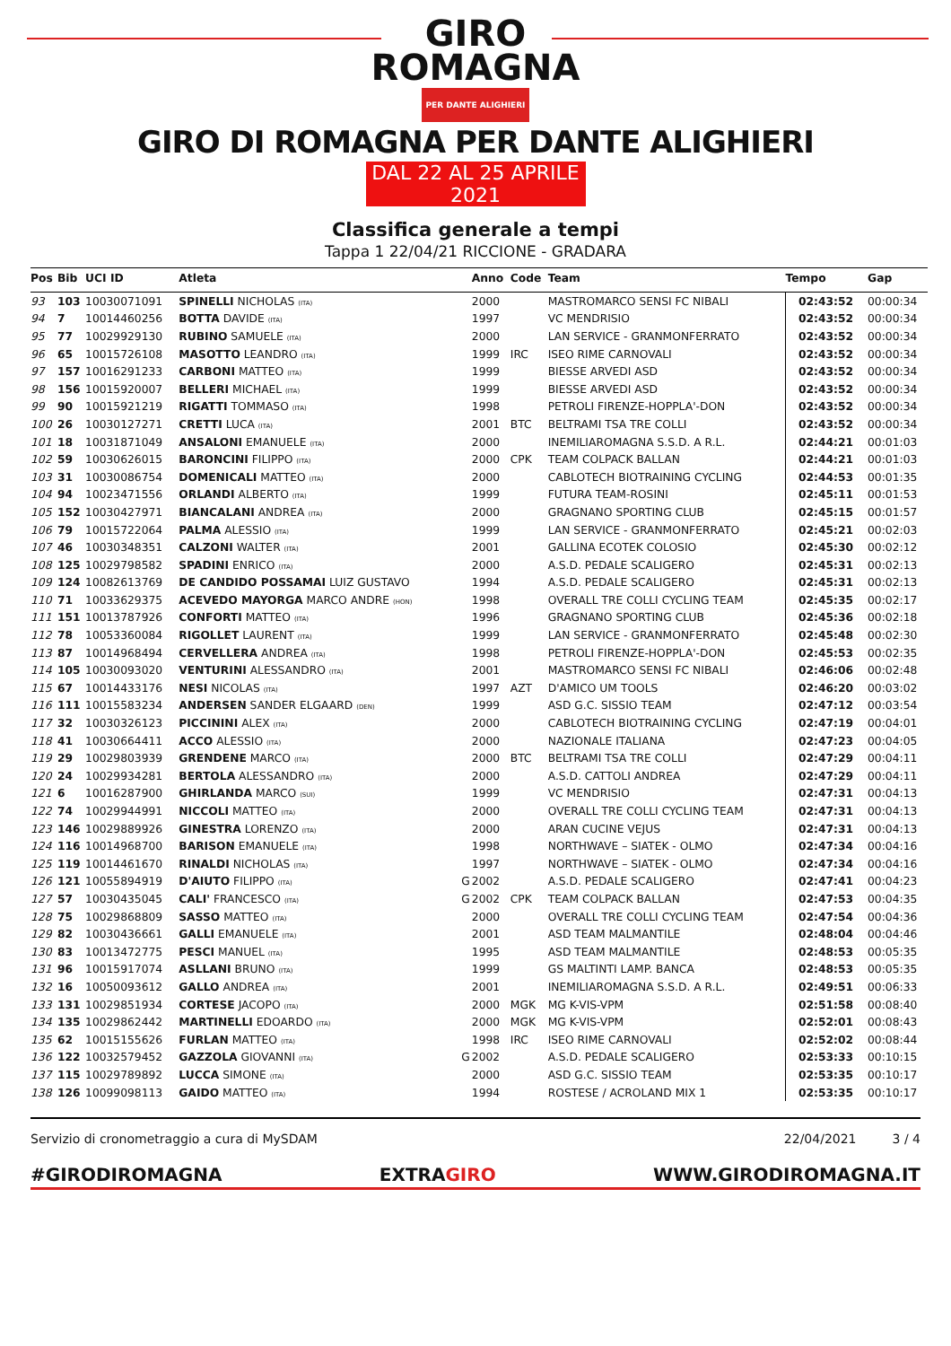GIRO
ROMAGNA
PER DANTE ALIGHIERI
GIRO DI ROMAGNA PER DANTE ALIGHIERI
DAL 22 AL 25 APRILE 2021
Classifica generale a tempi
Tappa 1 22/04/21 RICCIONE - GRADARA
| Pos | Bib | UCI ID | Atleta | | Anno | Code | Team | Tempo | Gap |
| --- | --- | --- | --- | --- | --- | --- | --- | --- | --- |
| 93 | 103 | 10030071091 | SPINELLI NICHOLAS (ITA) | | 2000 | | MASTROMARCO SENSI FC NIBALI | 02:43:52 | 00:00:34 |
| 94 | 7 | 10014460256 | BOTTA DAVIDE (ITA) | | 1997 | | VC MENDRISIO | 02:43:52 | 00:00:34 |
| 95 | 77 | 10029929130 | RUBINO SAMUELE (ITA) | | 2000 | | LAN SERVICE - GRANMONFERRATO | 02:43:52 | 00:00:34 |
| 96 | 65 | 10015726108 | MASOTTO LEANDRO (ITA) | | 1999 | IRC | ISEO RIME CARNOVALI | 02:43:52 | 00:00:34 |
| 97 | 157 | 10016291233 | CARBONI MATTEO (ITA) | | 1999 | | BIESSE ARVEDI ASD | 02:43:52 | 00:00:34 |
| 98 | 156 | 10015920007 | BELLERI MICHAEL (ITA) | | 1999 | | BIESSE ARVEDI ASD | 02:43:52 | 00:00:34 |
| 99 | 90 | 10015921219 | RIGATTI TOMMASO (ITA) | | 1998 | | PETROLI FIRENZE-HOPPLA'-DON | 02:43:52 | 00:00:34 |
| 100 | 26 | 10030127271 | CRETTI LUCA (ITA) | | 2001 | BTC | BELTRAMI TSA TRE COLLI | 02:43:52 | 00:00:34 |
| 101 | 18 | 10031871049 | ANSALONI EMANUELE (ITA) | | 2000 | | INEMILIAROMAGNA S.S.D. A R.L. | 02:44:21 | 00:01:03 |
| 102 | 59 | 10030626015 | BARONCINI FILIPPO (ITA) | | 2000 | CPK | TEAM COLPACK BALLAN | 02:44:21 | 00:01:03 |
| 103 | 31 | 10030086754 | DOMENICALI MATTEO (ITA) | | 2000 | | CABLOTECH BIOTRAINING CYCLING | 02:44:53 | 00:01:35 |
| 104 | 94 | 10023471556 | ORLANDI ALBERTO (ITA) | | 1999 | | FUTURA TEAM-ROSINI | 02:45:11 | 00:01:53 |
| 105 | 152 | 10030427971 | BIANCALANI ANDREA (ITA) | | 2000 | | GRAGNANO SPORTING CLUB | 02:45:15 | 00:01:57 |
| 106 | 79 | 10015722064 | PALMA ALESSIO (ITA) | | 1999 | | LAN SERVICE - GRANMONFERRATO | 02:45:21 | 00:02:03 |
| 107 | 46 | 10030348351 | CALZONI WALTER (ITA) | | 2001 | | GALLINA ECOTEK COLOSIO | 02:45:30 | 00:02:12 |
| 108 | 125 | 10029798582 | SPADINI ENRICO (ITA) | | 2000 | | A.S.D. PEDALE SCALIGERO | 02:45:31 | 00:02:13 |
| 109 | 124 | 10082613769 | DE CANDIDO POSSAMAI LUIZ GUSTAVO | | 1994 | | A.S.D. PEDALE SCALIGERO | 02:45:31 | 00:02:13 |
| 110 | 71 | 10033629375 | ACEVEDO MAYORGA MARCO ANDRE (HON) | | 1998 | | OVERALL TRE COLLI CYCLING TEAM | 02:45:35 | 00:02:17 |
| 111 | 151 | 10013787926 | CONFORTI MATTEO (ITA) | | 1996 | | GRAGNANO SPORTING CLUB | 02:45:36 | 00:02:18 |
| 112 | 78 | 10053360084 | RIGOLLET LAURENT (ITA) | | 1999 | | LAN SERVICE - GRANMONFERRATO | 02:45:48 | 00:02:30 |
| 113 | 87 | 10014968494 | CERVELLERA ANDREA (ITA) | | 1998 | | PETROLI FIRENZE-HOPPLA'-DON | 02:45:53 | 00:02:35 |
| 114 | 105 | 10030093020 | VENTURINI ALESSANDRO (ITA) | | 2001 | | MASTROMARCO SENSI FC NIBALI | 02:46:06 | 00:02:48 |
| 115 | 67 | 10014433176 | NESI NICOLAS (ITA) | | 1997 | AZT | D'AMICO UM TOOLS | 02:46:20 | 00:03:02 |
| 116 | 111 | 10015583234 | ANDERSEN SANDER ELGAARD (DEN) | | 1999 | | ASD G.C. SISSIO TEAM | 02:47:12 | 00:03:54 |
| 117 | 32 | 10030326123 | PICCININI ALEX (ITA) | | 2000 | | CABLOTECH BIOTRAINING CYCLING | 02:47:19 | 00:04:01 |
| 118 | 41 | 10030664411 | ACCO ALESSIO (ITA) | | 2000 | | NAZIONALE ITALIANA | 02:47:23 | 00:04:05 |
| 119 | 29 | 10029803939 | GRENDENE MARCO (ITA) | | 2000 | BTC | BELTRAMI TSA TRE COLLI | 02:47:29 | 00:04:11 |
| 120 | 24 | 10029934281 | BERTOLA ALESSANDRO (ITA) | | 2000 | | A.S.D. CATTOLI ANDREA | 02:47:29 | 00:04:11 |
| 121 | 6 | 10016287900 | GHIRLANDA MARCO (SUI) | | 1999 | | VC MENDRISIO | 02:47:31 | 00:04:13 |
| 122 | 74 | 10029944991 | NICCOLI MATTEO (ITA) | | 2000 | | OVERALL TRE COLLI CYCLING TEAM | 02:47:31 | 00:04:13 |
| 123 | 146 | 10029889926 | GINESTRA LORENZO (ITA) | | 2000 | | ARAN CUCINE VEJUS | 02:47:31 | 00:04:13 |
| 124 | 116 | 10014968700 | BARISON EMANUELE (ITA) | | 1998 | | NORTHWAVE – SIATEK - OLMO | 02:47:34 | 00:04:16 |
| 125 | 119 | 10014461670 | RINALDI NICHOLAS (ITA) | | 1997 | | NORTHWAVE – SIATEK - OLMO | 02:47:34 | 00:04:16 |
| 126 | 121 | 10055894919 | D'AIUTO FILIPPO (ITA) | G | 2002 | | A.S.D. PEDALE SCALIGERO | 02:47:41 | 00:04:23 |
| 127 | 57 | 10030435045 | CALI' FRANCESCO (ITA) | G | 2002 | CPK | TEAM COLPACK BALLAN | 02:47:53 | 00:04:35 |
| 128 | 75 | 10029868809 | SASSO MATTEO (ITA) | | 2000 | | OVERALL TRE COLLI CYCLING TEAM | 02:47:54 | 00:04:36 |
| 129 | 82 | 10030436661 | GALLI EMANUELE (ITA) | | 2001 | | ASD TEAM MALMANTILE | 02:48:04 | 00:04:46 |
| 130 | 83 | 10013472775 | PESCI MANUEL (ITA) | | 1995 | | ASD TEAM MALMANTILE | 02:48:53 | 00:05:35 |
| 131 | 96 | 10015917074 | ASLLANI BRUNO (ITA) | | 1999 | | GS MALTINTI LAMP. BANCA | 02:48:53 | 00:05:35 |
| 132 | 16 | 10050093612 | GALLO ANDREA (ITA) | | 2001 | | INEMILIAROMAGNA S.S.D. A R.L. | 02:49:51 | 00:06:33 |
| 133 | 131 | 10029851934 | CORTESE JACOPO (ITA) | | 2000 | MGK | MG K-VIS-VPM | 02:51:58 | 00:08:40 |
| 134 | 135 | 10029862442 | MARTINELLI EDOARDO (ITA) | | 2000 | MGK | MG K-VIS-VPM | 02:52:01 | 00:08:43 |
| 135 | 62 | 10015155626 | FURLAN MATTEO (ITA) | | 1998 | IRC | ISEO RIME CARNOVALI | 02:52:02 | 00:08:44 |
| 136 | 122 | 10032579452 | GAZZOLA GIOVANNI (ITA) | G | 2002 | | A.S.D. PEDALE SCALIGERO | 02:53:33 | 00:10:15 |
| 137 | 115 | 10029789892 | LUCCA SIMONE (ITA) | | 2000 | | ASD G.C. SISSIO TEAM | 02:53:35 | 00:10:17 |
| 138 | 126 | 10099098113 | GAIDO MATTEO (ITA) | | 1994 | | ROSTESE / ACROLAND MIX 1 | 02:53:35 | 00:10:17 |
Servizio di cronometraggio a cura di MySDAM 22/04/2021 3 / 4
#GIRODIROMAGNA EXTRAGIRO WWW.GIRODIROMAGNA.IT